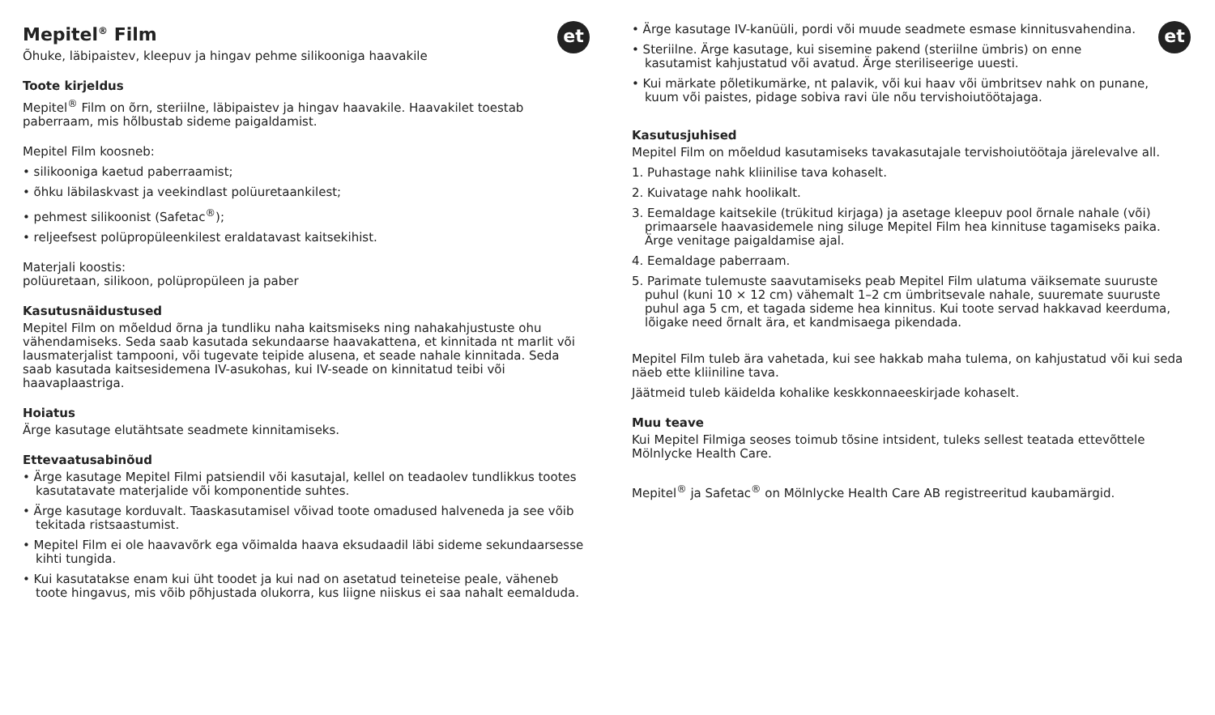et
Mepitel<sup>®</sup> Film
Õhuke, läbipaistev, kleepuv ja hingav pehme silikooniga haavakile
Toote kirjeldus
Mepitel<sup>®</sup> Film on õrn, steriilne, läbipaistev ja hingav haavakile. Haavakilet toestab paberraam, mis hõlbustab sideme paigaldamist.
Mepitel Film koosneb:
• silikooniga kaetud paberraamist;
• õhku läbilaskvast ja veekindlast polüuretaankilest;
• pehmest silikoonist (Safetac<sup>®</sup>);
• reljeefsest polüpropüleenkilest eraldatavast kaitsekihist.
Materjali koostis:
polüuretaan, silikoon, polüpropüleen ja paber
Kasutusnäidustused
Mepitel Film on mõeldud õrna ja tundliku naha kaitsmiseks ning nahakahjustuste ohu vähendamiseks. Seda saab kasutada sekundaarse haavakattena, et kinnitada nt marlit või lausmaterjalist tampooni, või tugevate teipide alusena, et seade nahale kinnitada. Seda saab kasutada kaitsesidemena IV-asukohas, kui IV-seade on kinnitatud teibi või haavaplaastriga.
Hoiatus
Ärge kasutage elutähtsate seadmete kinnitamiseks.
Ettevaatusabinõud
• Ärge kasutage Mepitel Filmi patsiendil või kasutajal, kellel on teadaolev tundlikkus tootes kasutatavate materjalide või komponentide suhtes.
• Ärge kasutage korduvalt. Taaskasutamisel võivad toote omadused halveneda ja see võib tekitada ristsaastumist.
• Mepitel Film ei ole haavavõrk ega võimalda haava eksudaadil läbi sideme sekundaarsesse kihti tungida.
• Kui kasutatakse enam kui üht toodet ja kui nad on asetatud teineteise peale, väheneb toote hingavus, mis võib põhjustada olukorra, kus liigne niiskus ei saa nahalt eemalduda.
et
• Ärge kasutage IV-kanüüli, pordi või muude seadmete esmase kinnitusvahendina.
• Steriilne. Ärge kasutage, kui sisemine pakend (steriilne ümbris) on enne kasutamist kahjustatud või avatud. Ärge steriliseerige uuesti.
• Kui märkate põletikumärke, nt palavik, või kui haav või ümbritsev nahk on punane, kuum või paistes, pidage sobiva ravi üle nõu tervishoiutöötajaga.
Kasutusjuhised
Mepitel Film on mõeldud kasutamiseks tavakasutajale tervishoiutöötaja järelevalve all.
1. Puhastage nahk kliinilise tava kohaselt.
2. Kuivatage nahk hoolikalt.
3. Eemaldage kaitsekile (trükitud kirjaga) ja asetage kleepuv pool õrnale nahale (või) primaarsele haavasidemele ning siluge Mepitel Film hea kinnituse tagamiseks paika. Ärge venitage paigaldamise ajal.
4. Eemaldage paberraam.
5. Parimate tulemuste saavutamiseks peab Mepitel Film ulatuma väiksemate suuruste puhul (kuni 10 × 12 cm) vähemalt 1–2 cm ümbritsevale nahale, suuremate suuruste puhul aga 5 cm, et tagada sideme hea kinnitus. Kui toote servad hakkavad keerduma, lõigake need õrnalt ära, et kandmisaega pikendada.
Mepitel Film tuleb ära vahetada, kui see hakkab maha tulema, on kahjustatud või kui seda näeb ette kliiniline tava.
Jäätmeid tuleb käidelda kohalike keskkonnaeeskirjade kohaselt.
Muu teave
Kui Mepitel Filmiga seoses toimub tõsine intsident, tuleks sellest teatada ettevõttele Mölnlycke Health Care.
Mepitel<sup>®</sup> ja Safetac<sup>®</sup> on Mölnlycke Health Care AB registreeritud kaubamärgid.